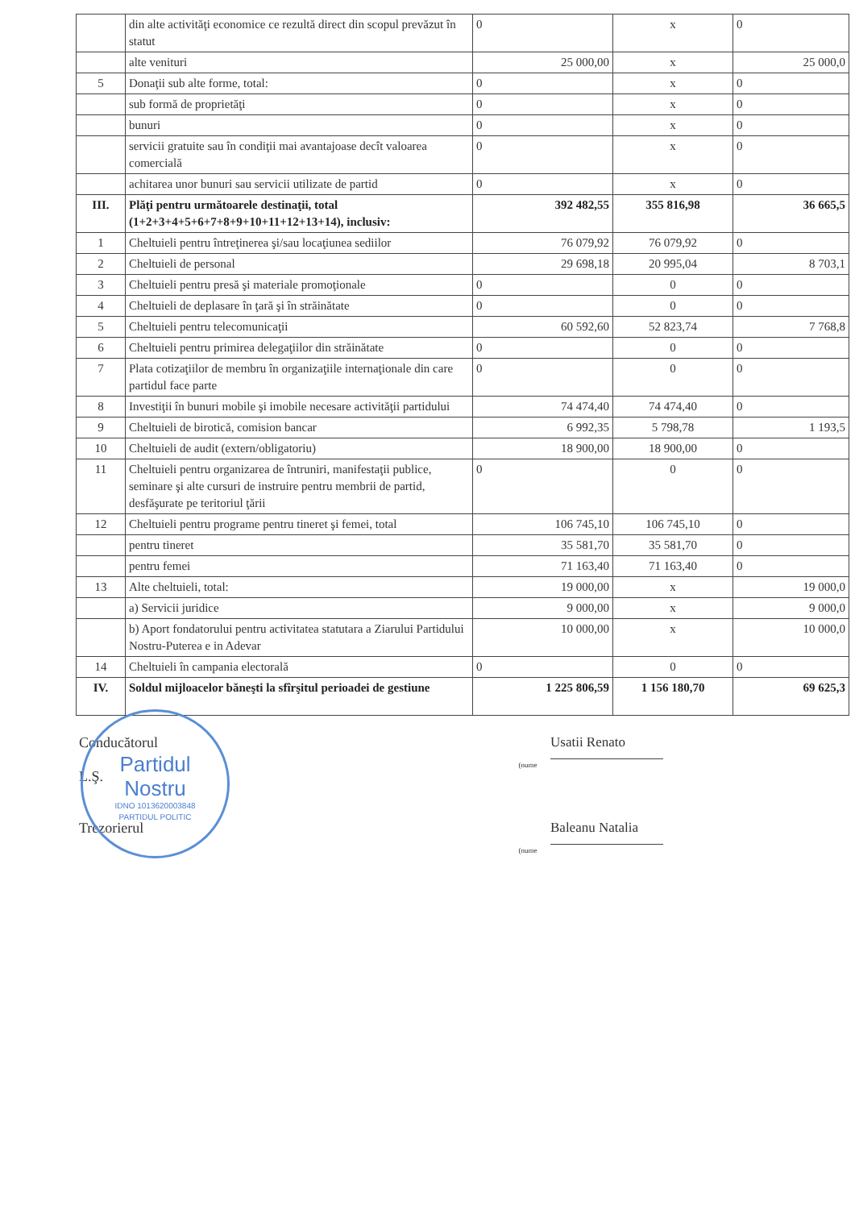| | din alte activităţi economice ce rezultă direct din scopul prevăzut în statut | 0 | x | 0 |
| | alte venituri | 25 000,00 | x | 25 000,0 |
| 5 | Donaţii sub alte forme, total: | 0 | x | 0 |
| | sub formă de proprietăţi | 0 | x | 0 |
| | bunuri | 0 | x | 0 |
| | servicii gratuite sau în condiţii mai avantajoase decît valoarea comercială | 0 | x | 0 |
| | achitarea unor bunuri sau servicii utilizate de partid | 0 | x | 0 |
| III. | Plăţi pentru următoarele destinaţii, total (1+2+3+4+5+6+7+8+9+10+11+12+13+14), inclusiv: | 392 482,55 | 355 816,98 | 36 665,5 |
| 1 | Cheltuieli pentru întreţinerea şi/sau locaţiunea sediilor | 76 079,92 | 76 079,92 | 0 |
| 2 | Cheltuieli de personal | 29 698,18 | 20 995,04 | 8 703,1 |
| 3 | Cheltuieli pentru presă şi materiale promoţionale | 0 | 0 | 0 |
| 4 | Cheltuieli de deplasare în ţară şi în străinătate | 0 | 0 | 0 |
| 5 | Cheltuieli pentru telecomunicaţii | 60 592,60 | 52 823,74 | 7 768,8 |
| 6 | Cheltuieli pentru primirea delegaţiilor din străinătate | 0 | 0 | 0 |
| 7 | Plata cotizaţiilor de membru în organizaţiile internaţionale din care partidul face parte | 0 | 0 | 0 |
| 8 | Investiţii în bunuri mobile şi imobile necesare activităţii partidului | 74 474,40 | 74 474,40 | 0 |
| 9 | Cheltuieli de birotică, comision bancar | 6 992,35 | 5 798,78 | 1 193,5 |
| 10 | Cheltuieli de audit (extern/obligatoriu) | 18 900,00 | 18 900,00 | 0 |
| 11 | Cheltuieli pentru organizarea de întruniri, manifestaţii publice, seminare şi alte cursuri de instruire pentru membrii de partid, desfăşurate pe teritoriul ţării | 0 | 0 | 0 |
| 12 | Cheltuieli pentru programe pentru tineret şi femei, total | 106 745,10 | 106 745,10 | 0 |
| | pentru tineret | 35 581,70 | 35 581,70 | 0 |
| | pentru femei | 71 163,40 | 71 163,40 | 0 |
| 13 | Alte cheltuieli, total: | 19 000,00 | x | 19 000,0 |
| | a) Servicii juridice | 9 000,00 | x | 9 000,0 |
| | b) Aport fondatorului pentru activitatea statutara a Ziarului Partidului Nostru-Puterea e in Adevar | 10 000,00 | x | 10 000,0 |
| 14 | Cheltuieli în campania electorală | 0 | 0 | 0 |
| IV. | Soldul mijloacelor băneşti la sfîrşitul perioadei de gestiune | 1 225 806,59 | 1 156 180,70 | 69 625,3 |
Conducătorul
L.Ş.
Usatii Renato
(nume
Trezorierul
Baleanu Natalia
(nume
Partidul
Nostru
IDNO 1013620003848
PARTIDUL POLITIC